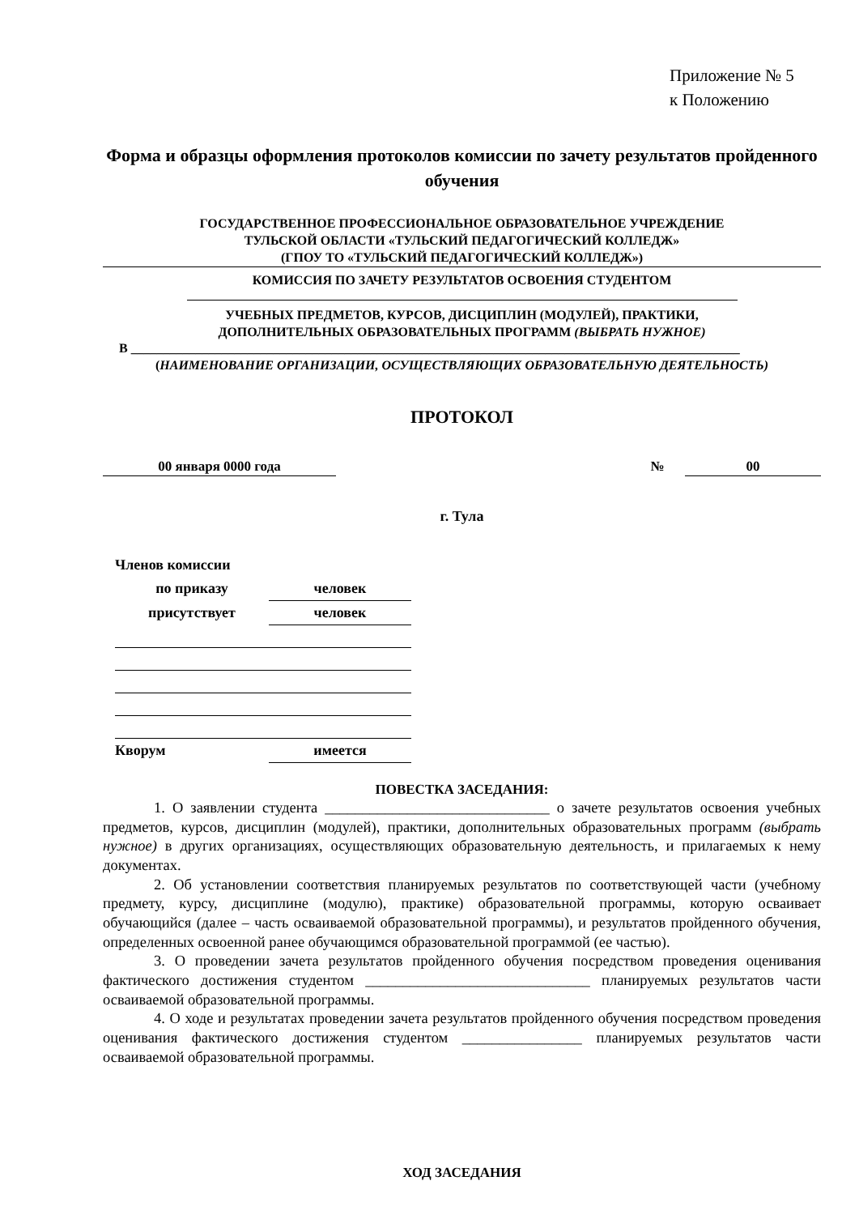Приложение № 5
к Положению
Форма и образцы оформления протоколов комиссии по зачету результатов пройденного обучения
ГОСУДАРСТВЕННОЕ ПРОФЕССИОНАЛЬНОЕ ОБРАЗОВАТЕЛЬНОЕ УЧРЕЖДЕНИЕ
ТУЛЬСКОЙ ОБЛАСТИ «ТУЛЬСКИЙ ПЕДАГОГИЧЕСКИЙ КОЛЛЕДЖ»
(ГПОУ ТО «ТУЛЬСКИЙ ПЕДАГОГИЧЕСКИЙ КОЛЛЕДЖ»)
КОМИССИЯ ПО ЗАЧЕТУ РЕЗУЛЬТАТОВ ОСВОЕНИЯ СТУДЕНТОМ
УЧЕБНЫХ ПРЕДМЕТОВ, КУРСОВ, ДИСЦИПЛИН (МОДУЛЕЙ), ПРАКТИКИ,
ДОПОЛНИТЕЛЬНЫХ ОБРАЗОВАТЕЛЬНЫХ ПРОГРАММ (ВЫБРАТЬ НУЖНОЕ)
В ______________________________________________________________________________________________
(НАИМЕНОВАНИЕ ОРГАНИЗАЦИИ, ОСУЩЕСТВЛЯЮЩИХ ОБРАЗОВАТЕЛЬНУЮ ДЕЯТЕЛЬНОСТЬ)
ПРОТОКОЛ
00 января 0000 года № 00
г. Тула
| Членов комиссии | |
| по приказу | человек |
| присутствует | человек |
| Кворум | имеется |
ПОВЕСТКА ЗАСЕДАНИЯ:
1. О заявлении студента ______________________________ о зачете результатов освоения учебных предметов, курсов, дисциплин (модулей), практики, дополнительных образовательных программ (выбрать нужное) в других организациях, осуществляющих образовательную деятельность, и прилагаемых к нему документах.
2. Об установлении соответствия планируемых результатов по соответствующей части (учебному предмету, курсу, дисциплине (модулю), практике) образовательной программы, которую осваивает обучающийся (далее – часть осваиваемой образовательной программы), и результатов пройденного обучения, определенных освоенной ранее обучающимся образовательной программой (ее частью).
3. О проведении зачета результатов пройденного обучения посредством проведения оценивания фактического достижения студентом ______________________________ планируемых результатов части осваиваемой образовательной программы.
4. О ходе и результатах проведении зачета результатов пройденного обучения посредством проведения оценивания фактического достижения студентом ________________ планируемых результатов части осваиваемой образовательной программы.
ХОД ЗАСЕДАНИЯ